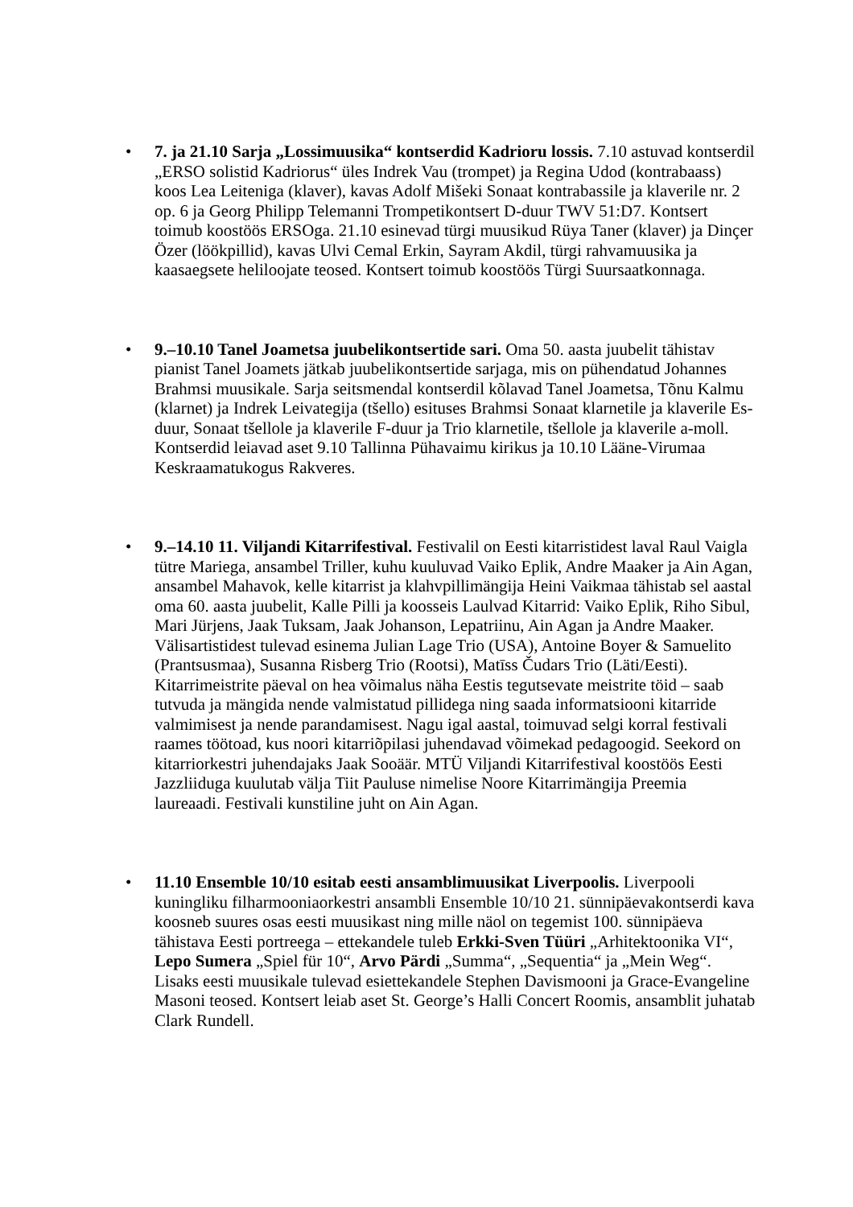• 7. ja 21.10 Sarja „Lossimuusika“ kontserdid Kadrioru lossis. 7.10 astuvad kontserdil „ERSO solistid Kadriorus“ üles Indrek Vau (trompet) ja Regina Udod (kontrabaass) koos Lea Leiteniga (klaver), kavas Adolf Mišeki Sonaat kontrabassile ja klaverile nr. 2 op. 6 ja Georg Philipp Telemanni Trompetikontsert D-duur TWV 51:D7. Kontsert toimub koostöös ERSOga. 21.10 esinevad türgi muusikud Rüya Taner (klaver) ja Dinçer Özer (löökpillid), kavas Ulvi Cemal Erkin, Sayram Akdil, türgi rahvamuusika ja kaasaegsete heliloojate teosed. Kontsert toimub koostöös Türgi Suursaatkonnaga.
• 9.–10.10 Tanel Joametsa juubelikontsertide sari. Oma 50. aasta juubelit tähistav pianist Tanel Joamets jätkab juubelikontsertide sarjaga, mis on pühendatud Johannes Brahmsi muusikale. Sarja seitsmendal kontserdil kõlavad Tanel Joametsa, Tõnu Kalmu (klarnet) ja Indrek Leivategija (tšello) esituses Brahmsi Sonaat klarnetile ja klaverile Es-duur, Sonaat tšellole ja klaverile F-duur ja Trio klarnetile, tšellole ja klaverile a-moll. Kontserdid leiavad aset 9.10 Tallinna Pühavaimu kirikus ja 10.10 Lääne-Virumaa Keskraamatukogus Rakveres.
• 9.–14.10 11. Viljandi Kitarrifestival. Festivalil on Eesti kitarristidest laval Raul Vaigla tütre Mariega, ansambel Triller, kuhu kuuluvad Vaiko Eplik, Andre Maaker ja Ain Agan, ansambel Mahavok, kelle kitarrist ja klahvpillimängija Heini Vaikmaa tähistab sel aastal oma 60. aasta juubelit, Kalle Pilli ja koosseis Laulvad Kitarrid: Vaiko Eplik, Riho Sibul, Mari Jürjens, Jaak Tuksam, Jaak Johanson, Lepatriinu, Ain Agan ja Andre Maaker. Välisartistidest tulevad esinema Julian Lage Trio (USA), Antoine Boyer & Samuelito (Prantsusmaa), Susanna Risberg Trio (Rootsi), Matīss Čudars Trio (Läti/Eesti). Kitarrimeistrite päeval on hea võimalus näha Eestis tegutsevate meistrite töid – saab tutvuda ja mängida nende valmistatud pillidega ning saada informatsiooni kitarride valmimisest ja nende parandamisest. Nagu igal aastal, toimuvad selgi korral festivali raames töötoad, kus noori kitarriõpilasi juhendavad võimekad pedagoogid. Seekord on kitarriorkestri juhendajaks Jaak Sooäär. MTÜ Viljandi Kitarrifestival koostöös Eesti Jazzliiduga kuulutab välja Tiit Pauluse nimelise Noore Kitarrimängija Preemia laureaadi. Festivali kunstiline juht on Ain Agan.
• 11.10 Ensemble 10/10 esitab eesti ansamblimuusikat Liverpoolis. Liverpooli kuningliku filharmooniaorkestri ansambli Ensemble 10/10 21. sünnipäevakontserdi kava koosneb suures osas eesti muusikast ning mille näol on tegemist 100. sünnipäeva tähistava Eesti portreega – ettekandele tuleb Erkki-Sven Tüüri „Arhitektoonika VI“, Lepo Sumera „Spiel für 10“, Arvo Pärdi „Summa“, „Sequentia“ ja „Mein Weg“. Lisaks eesti muusikale tulevad esiettekandele Stephen Davismooni ja Grace-Evangeline Masoni teosed. Kontsert leiab aset St. George’s Halli Concert Roomis, ansamblit juhatab Clark Rundell.